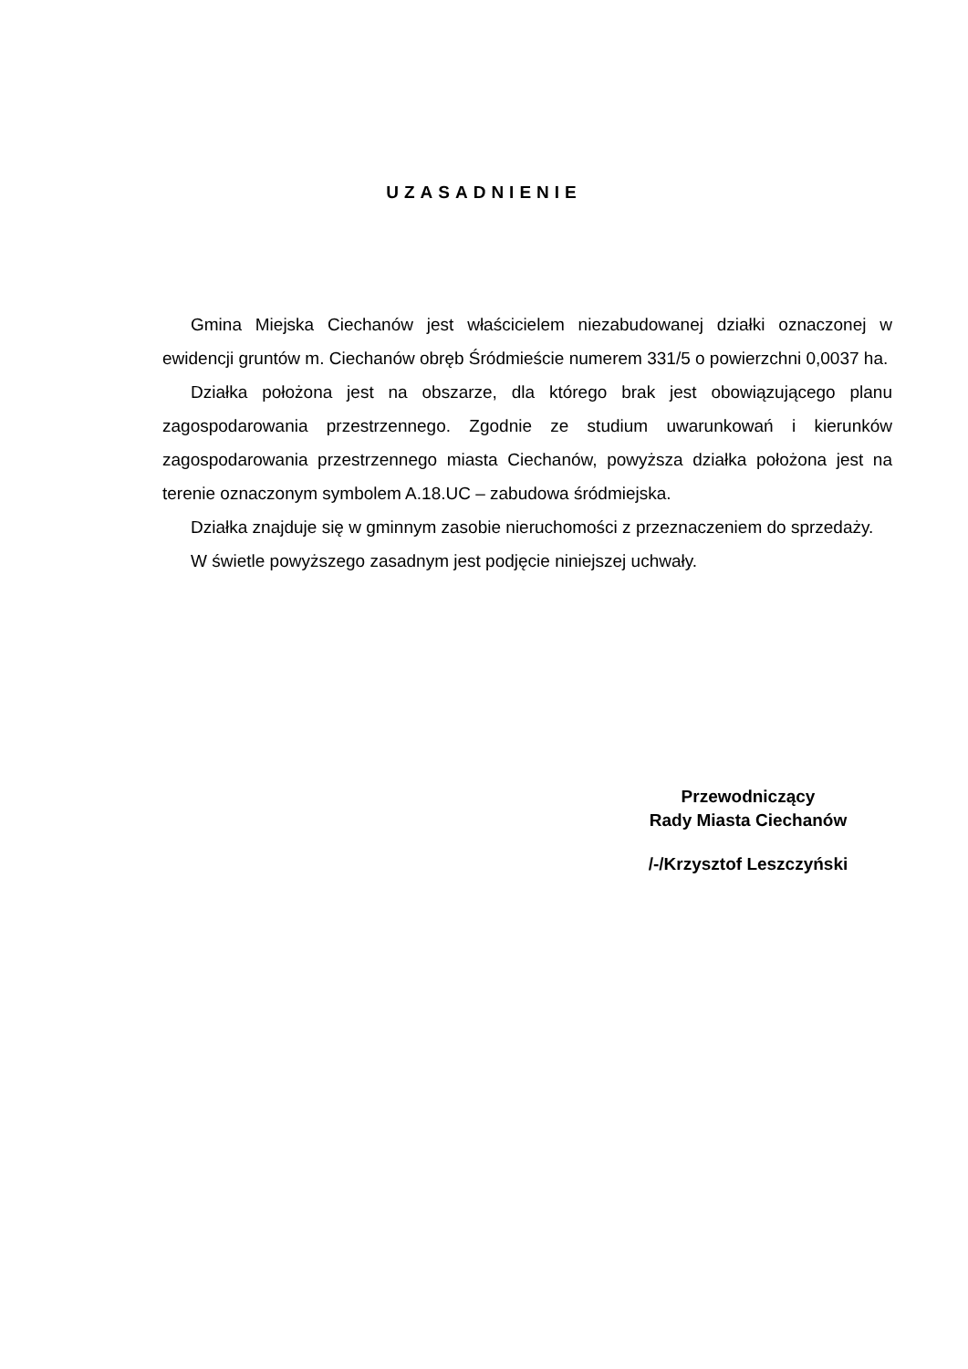UZASADNIENIE
Gmina Miejska Ciechanów jest właścicielem niezabudowanej działki oznaczonej w ewidencji gruntów m. Ciechanów obręb Śródmieście numerem 331/5 o powierzchni 0,0037 ha.
Działka położona jest na obszarze, dla którego brak jest obowiązującego planu zagospodarowania przestrzennego. Zgodnie ze studium uwarunkowań i kierunków zagospodarowania przestrzennego miasta Ciechanów, powyższa działka położona jest na terenie oznaczonym symbolem A.18.UC – zabudowa śródmiejska.
Działka znajduje się w gminnym zasobie nieruchomości z przeznaczeniem do sprzedaży.
W świetle powyższego zasadnym jest podjęcie niniejszej uchwały.
Przewodniczący
Rady Miasta Ciechanów
/-/Krzysztof Leszczyński